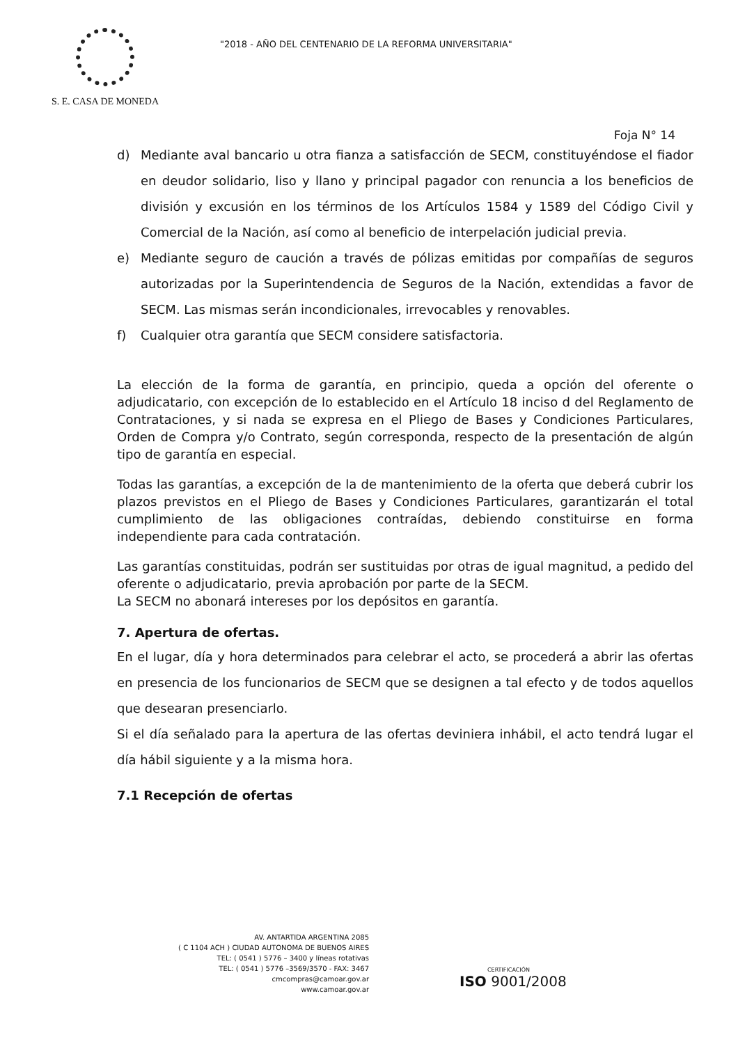S. E. CASA DE MONEDA
"2018 - AÑO DEL CENTENARIO DE LA REFORMA UNIVERSITARIA"
Foja N° 14
d) Mediante aval bancario u otra fianza a satisfacción de SECM, constituyéndose el fiador en deudor solidario, liso y llano y principal pagador con renuncia a los beneficios de división y excusión en los términos de los Artículos 1584 y 1589 del Código Civil y Comercial de la Nación, así como al beneficio de interpelación judicial previa.
e) Mediante seguro de caución a través de pólizas emitidas por compañías de seguros autorizadas por la Superintendencia de Seguros de la Nación, extendidas a favor de SECM. Las mismas serán incondicionales, irrevocables y renovables.
f) Cualquier otra garantía que SECM considere satisfactoria.
La elección de la forma de garantía, en principio, queda a opción del oferente o adjudicatario, con excepción de lo establecido en el Artículo 18 inciso d del Reglamento de Contrataciones, y si nada se expresa en el Pliego de Bases y Condiciones Particulares, Orden de Compra y/o Contrato, según corresponda, respecto de la presentación de algún tipo de garantía en especial.
Todas las garantías, a excepción de la de mantenimiento de la oferta que deberá cubrir los plazos previstos en el Pliego de Bases y Condiciones Particulares, garantizarán el total cumplimiento de las obligaciones contraídas, debiendo constituirse en forma independiente para cada contratación.
Las garantías constituidas, podrán ser sustituidas por otras de igual magnitud, a pedido del oferente o adjudicatario, previa aprobación por parte de la SECM.
La SECM no abonará intereses por los depósitos en garantía.
7. Apertura de ofertas.
En el lugar, día y hora determinados para celebrar el acto, se procederá a abrir las ofertas en presencia de los funcionarios de SECM que se designen a tal efecto y de todos aquellos que desearan presenciarlo.
Si el día señalado para la apertura de las ofertas deviniera inhábil, el acto tendrá lugar el día hábil siguiente y a la misma hora.
7.1 Recepción de ofertas
AV. ANTARTIDA ARGENTINA 2085
( C 1104 ACH ) CIUDAD AUTONOMA DE BUENOS AIRES
TEL: ( 0541 ) 5776 – 3400 y líneas rotativas
TEL: ( 0541 ) 5776 –3569/3570 - FAX: 3467
cmcompras@camoar.gov.ar
www.camoar.gov.ar
CERTIFICACIÓN
ISO 9001/2008